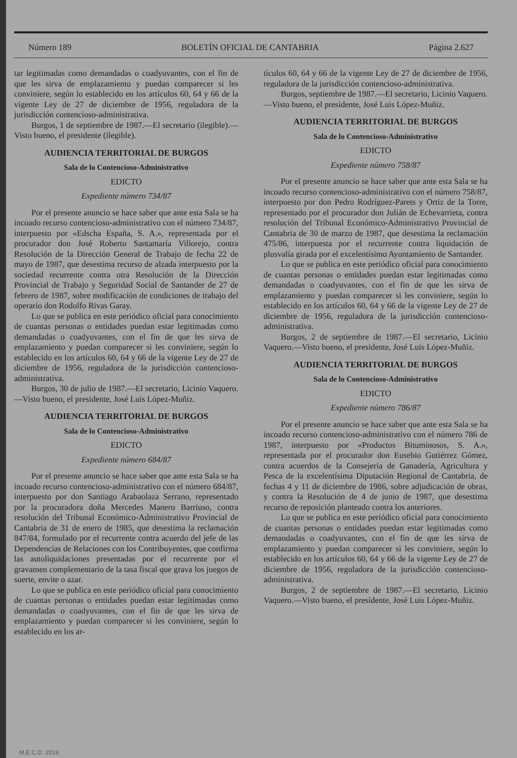Número 189 BOLETÍN OFICIAL DE CANTABRIA Página 2.627
tar legitimadas como demandadas o coadyuvantes, con el fin de que les sirva de emplazamiento y puedan comparecer si les conviniere, según lo establecido en los artículos 60, 64 y 66 de la vigente Ley de 27 de diciembre de 1956, reguladora de la jurisdicción contencioso-administrativa.
Burgos, 1 de septiembre de 1987.—El secretario (ilegible).—Visto bueno, el presidente (ilegible).
AUDIENCIA TERRITORIAL DE BURGOS
Sala de lo Contencioso-Administrativo
EDICTO
Expediente número 734/87
Por el presente anuncio se hace saber que ante esta Sala se ha incoado recurso contencioso-administrativo con el número 734/87, interpuesto por «Edscha España, S. A.», representada por el procurador don José Roberto Santamaría Villorejo, contra Resolución de la Dirección General de Trabajo de fecha 22 de mayo de 1987, que desestima recurso de alzada interpuesto por la sociedad recurrente contra otra Resolución de la Dirección Provincial de Trabajo y Seguridad Social de Santander de 27 de febrero de 1987, sobre modificación de condiciones de trabajo del operario don Rodolfo Rivas Garay.
Lo que se publica en este periódico oficial para conocimiento de cuantas personas o entidades puedan estar legitimadas como demandadas o coadyuvantes, con el fin de que les sirva de emplazamiento y puedan comparecer si les conviniere, según lo establecido en los artículos 60, 64 y 66 de la vigente Ley de 27 de diciembre de 1956, reguladora de la jurisdicción contencioso-administrativa.
Burgos, 30 de julio de 1987.—El secretario, Licinio Vaquero.—Visto bueno, el presidente, José Luis López-Muñiz.
AUDIENCIA TERRITORIAL DE BURGOS
Sala de lo Contencioso-Administrativo
EDICTO
Expediente número 684/87
Por el presente anuncio se hace saber que ante esta Sala se ha incoado recurso contencioso-administrativo con el número 684/87, interpuesto por don Santiago Arabaolaza Serrano, representado por la procuradora doña Mercedes Manero Barriuso, contra resolución del Tribunal Económico-Administrativo Provincial de Cantabria de 31 de enero de 1985, que desestima la reclamación 847/84, formulado por el recurrente contra acuerdo del jefe de las Dependencias de Relaciones con los Contribuyentes, que confirma las autoliquidaciones presentadas por el recurrente por el gravamen complementario de la tasa fiscal que grava los juegos de suerte, envite o azar.
Lo que se publica en este periódico oficial para conocimiento de cuantas personas o entidades puedan estar legitimadas como demandadas o coadyuvantes, con el fin de que les sirva de emplazamiento y puedan comparecer si les conviniere, según lo establecido en los ar-
tículos 60, 64 y 66 de la vigente Ley de 27 de diciembre de 1956, reguladora de la jurisdicción contencioso-administrativa.
Burgos, septiembre de 1987.—El secretario, Licinio Vaquero.—Visto bueno, el presidente, José Luis López-Muñiz.
AUDIENCIA TERRITORIAL DE BURGOS
Sala de lo Contencioso-Administrativo
EDICTO
Expediente número 758/87
Por el presente anuncio se hace saber que ante esta Sala se ha incoado recurso contencioso-administrativo con el número 758/87, interpuesto por don Pedro Rodríguez-Parets y Ortiz de la Torre, representado por el procurador don Julián de Echevarrieta, contra resolución del Tribunal Económico-Administrativo Provincial de Cantabria de 30 de marzo de 1987, que desestima la reclamación 475/86, interpuesta por el recurrente contra liquidación de plusvalía girada por el excelentísimo Ayuntamiento de Santander.
Lo que se publica en este periódico oficial para conocimiento de cuantas personas o entidades puedan estar legitimadas como demandadas o coadyuvantes, con el fin de que les sirva de emplazamiento y puedan comparecer si les conviniere, según lo establecido en los artículos 60, 64 y 66 de la vigente Ley de 27 de diciembre de 1956, reguladora de la jurisdicción contencioso-administrativa.
Burgos, 2 de septiembre de 1987.—El secretario, Licinio Vaquero.—Visto bueno, el presidente, José Luis López-Muñiz.
AUDIENCIA TERRITORIAL DE BURGOS
Sala de lo Contencioso-Administrativo
EDICTO
Expediente número 786/87
Por el presente anuncio se hace saber que ante esta Sala se ha incoado recurso contencioso-administrativo con el número 786 de 1987, interpuesto por «Productos Bituminosos, S. A.», representada por el procurador don Eusebio Gutiérrez Gómez, contra acuerdos de la Consejería de Ganadería, Agricultura y Pesca de la excelentísima Diputación Regional de Cantabria, de fechas 4 y 11 de diciembre de 1986, sobre adjudicación de obras, y contra la Resolución de 4 de junio de 1987, que desestima recurso de reposición planteado contra los anteriores.
Lo que se publica en este periódico oficial para conocimiento de cuantas personas o entidades puedan estar legitimadas como demandadas o coadyuvantes, con el fin de que les sirva de emplazamiento y puedan comparecer si les conviniere, según lo establecido en los artículos 60, 64 y 66 de la vigente Ley de 27 de diciembre de 1956, reguladora de la jurisdicción contencioso-administrativa.
Burgos, 2 de septiembre de 1987.—El secretario, Licinio Vaquero.—Visto bueno, el presidente, José Luis López-Muñiz.
M.E.C.D. 2016